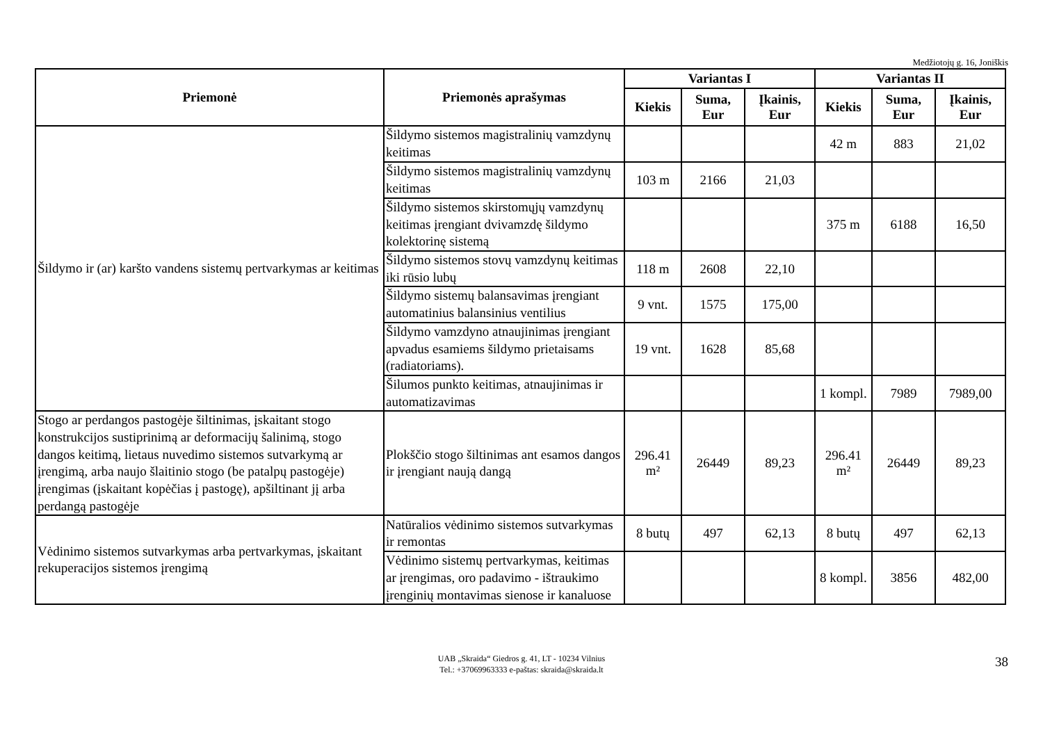Medžiotojų g. 16, Joniškis
| Priemonė | Priemonės aprašymas | Variantas I | | | Variantas II | | |
| --- | --- | --- | --- | --- | --- | --- | --- |
| | | Kiekis | Suma, Eur | Įkainis, Eur | Kiekis | Suma, Eur | Įkainis, Eur |
| Šildymo ir (ar) karšto vandens sistemų pertvarkymas ar keitimas | Šildymo sistemos magistralinių vamzdynų keitimas | | | | 42 m | 883 | 21,02 |
| | Šildymo sistemos magistralinių vamzdynų keitimas | 103 m | 2166 | 21,03 | | | |
| | Šildymo sistemos skirstomųjų vamzdynų keitimas įrengiant dvivamzdę šildymo kolektorinę sistemą | | | | 375 m | 6188 | 16,50 |
| | Šildymo sistemos stovų vamzdynų keitimas iki rūsio lubų | 118 m | 2608 | 22,10 | | | |
| | Šildymo sistemų balansavimas įrengiant automatinius balansinius ventilius | 9 vnt. | 1575 | 175,00 | | | |
| | Šildymo vamzdyno atnaujinimas įrengiant apvadus esamiems šildymo prietaisams (radiatoriams). | 19 vnt. | 1628 | 85,68 | | | |
| | Šilumos punkto keitimas, atnaujinimas ir automatizavimas | | | | 1 kompl. | 7989 | 7989,00 |
| Stogo ar perdangos pastogėje šiltinimas, įskaitant stogo konstrukcijos sustiprinimą ar deformacijų šalinimą, stogo dangos keitimą, lietaus nuvedimo sistemos sutvarkymą ar įrengimą, arba naujo šlaitinio stogo (be patalpų pastogėje) įrengimas (įskaitant kopėčias į pastogę), apšiltinant jį arba perdangą pastogėje | Plokščio stogo šiltinimas ant esamos dangos ir įrengiant naują dangą | 296.41 m² | 26449 | 89,23 | 296.41 m² | 26449 | 89,23 |
| Vėdinimo sistemos sutvarkymas arba pertvarkymas, įskaitant rekuperacijos sistemos įrengimą | Natūralios vėdinimo sistemos sutvarkymas ir remontas | 8 butų | 497 | 62,13 | 8 butų | 497 | 62,13 |
| | Vėdinimo sistemų pertvarkymas, keitimas ar įrengimas, oro padavimo - ištraukimo įrenginių montavimas sienose ir kanaluose | | | | 8 kompl. | 3856 | 482,00 |
UAB „Skraida“ Giedros g. 41, LT - 10234 Vilnius
Tel.: +37069963333 e-paštas: skraida@skraida.lt
38